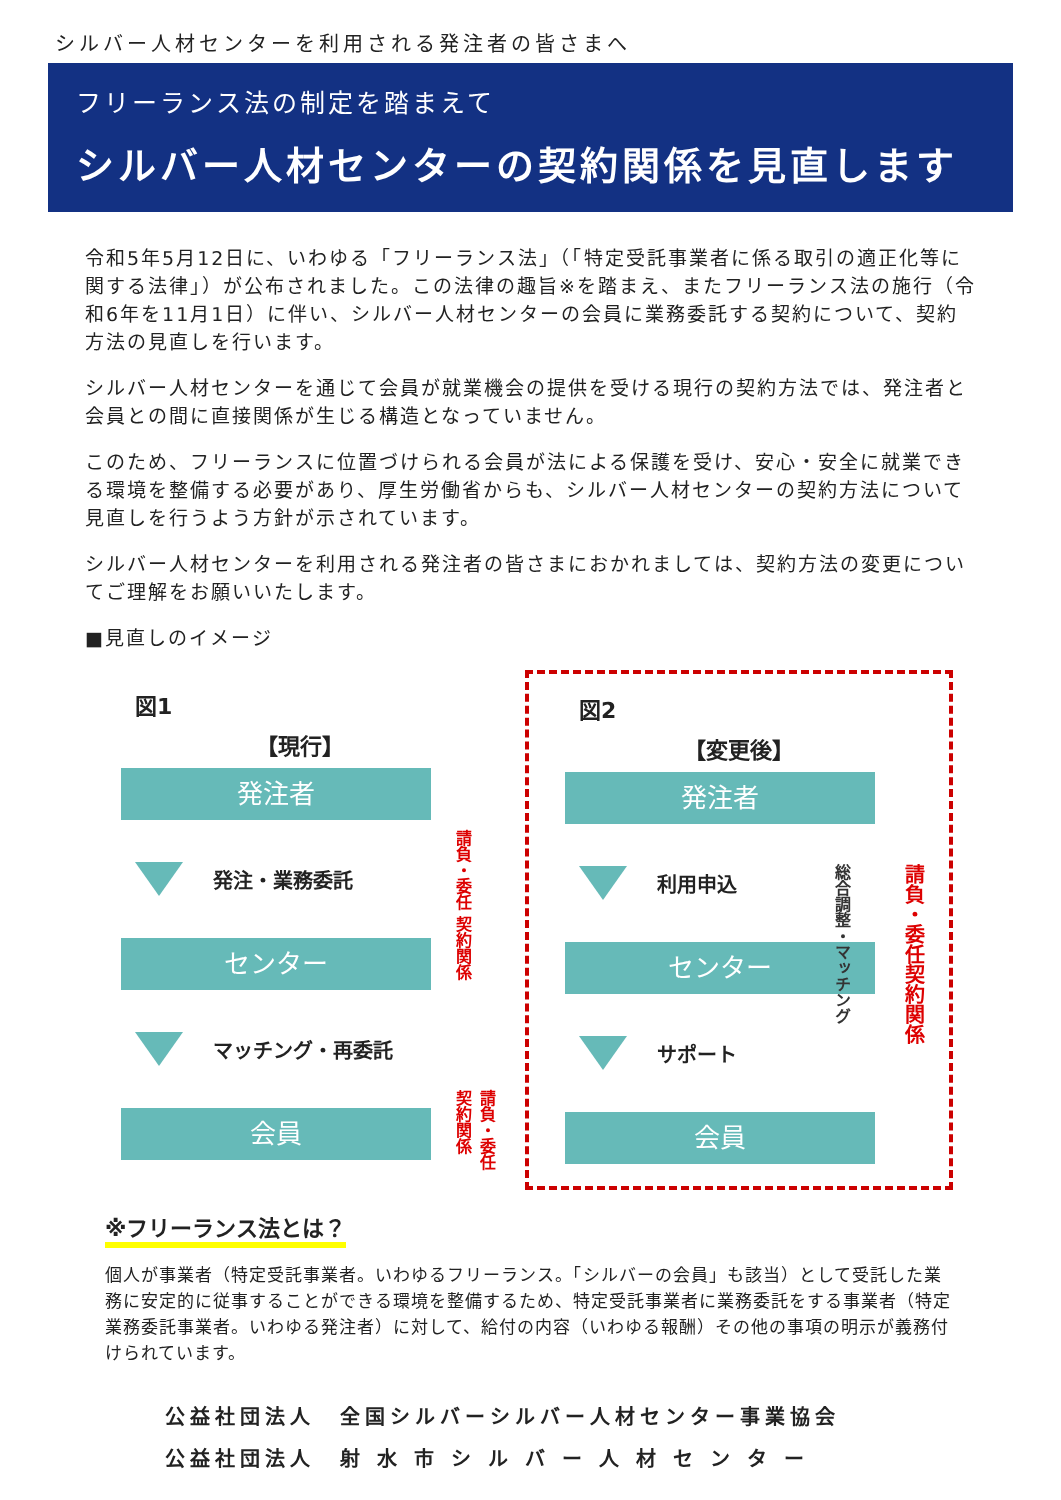シルバー人材センターを利用される発注者の皆さまへ
フリーランス法の制定を踏まえて
シルバー人材センターの契約関係を見直します
令和5年5月12日に、いわゆる「フリーランス法」（「特定受託事業者に係る取引の適正化等に関する法律」）が公布されました。この法律の趣旨※を踏まえ、またフリーランス法の施行（令和6年を11月1日）に伴い、シルバー人材センターの会員に業務委託する契約について、契約方法の見直しを行います。
シルバー人材センターを通じて会員が就業機会の提供を受ける現行の契約方法では、発注者と会員との間に直接関係が生じる構造となっていません。
このため、フリーランスに位置づけられる会員が法による保護を受け、安心・安全に就業できる環境を整備する必要があり、厚生労働省からも、シルバー人材センターの契約方法について見直しを行うよう方針が示されています。
シルバー人材センターを利用される発注者の皆さまにおかれましては、契約方法の変更についてご理解をお願いいたします。
■見直しのイメージ
図1
【現行】
発注者
発注・業務委託
センター
マッチング・再委託
会員
請負・委任 契約関係
請負・委任 契約関係
図2
【変更後】
発注者
利用申込
センター
サポート
会員
総合調整・マッチング
請負・委任契約関係
※フリーランス法とは？
個人が事業者（特定受託事業者。いわゆるフリーランス。「シルバーの会員」も該当）として受託した業務に安定的に従事することができる環境を整備するため、特定受託事業者に業務委託をする事業者（特定業務委託事業者。いわゆる発注者）に対して、給付の内容（いわゆる報酬）その他の事項の明示が義務付けられています。
公益社団法人　全国シルバーシルバー人材センター事業協会
公益社団法人　射 水 市 シ ル バ ー 人 材 セ ン タ ー